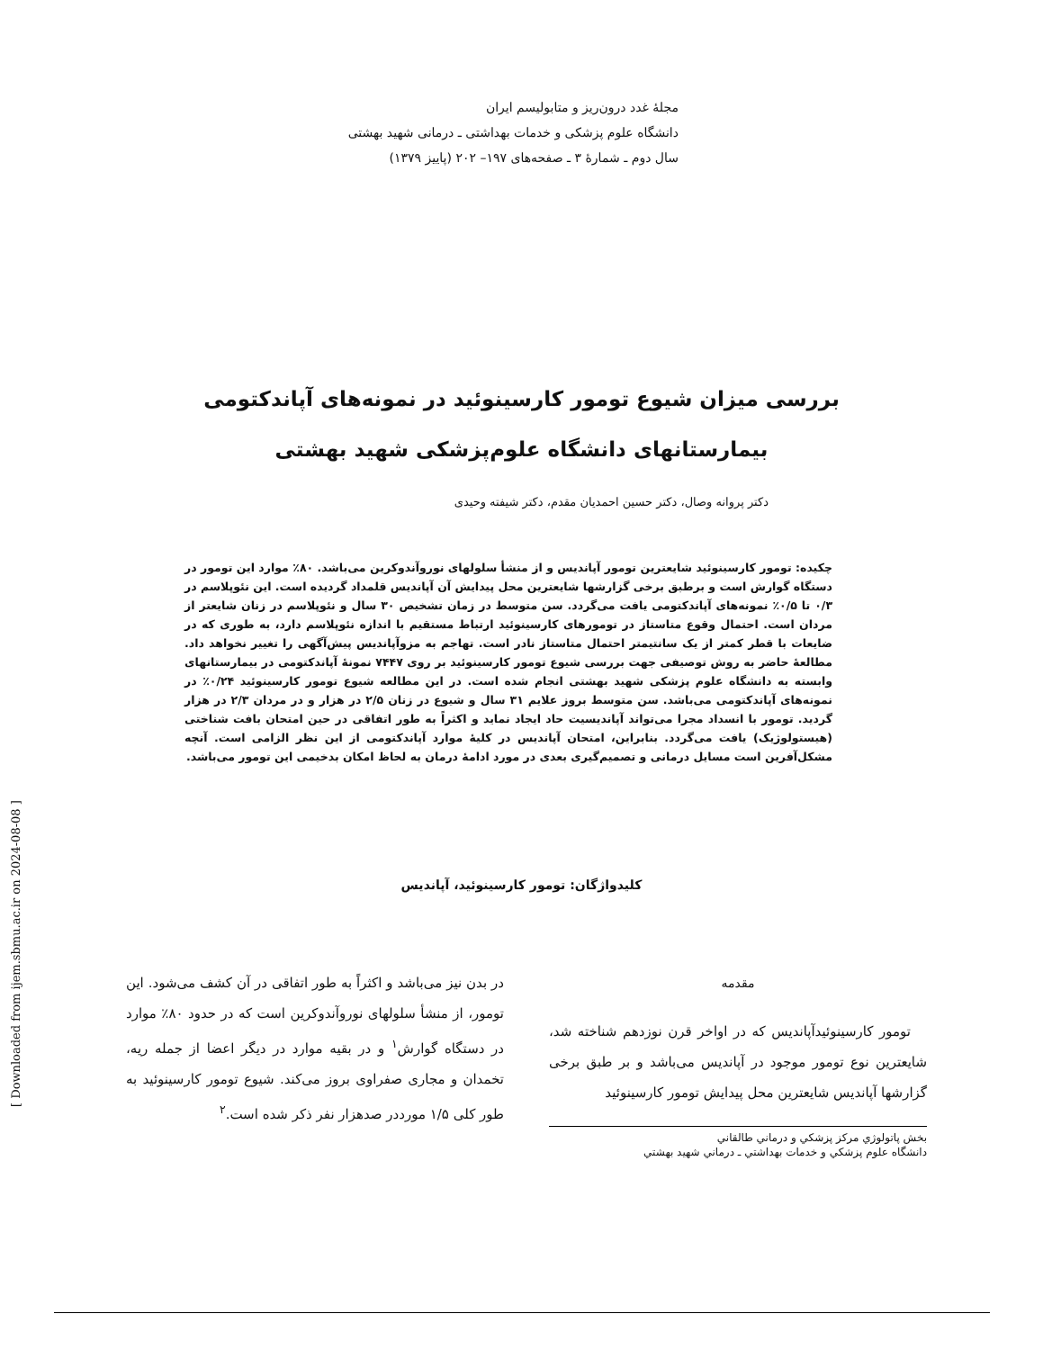مجلهٔ غدد درون‌ریز و متابولیسم ایران
دانشگاه علوم پزشکی و خدمات بهداشتی ـ درمانی شهید بهشتی
سال دوم ـ شمارهٔ ۳ ـ صفحه‌های ۱۹۷– ۲۰۲ (پاییز ۱۳۷۹)
بررسی میزان شیوع تومور کارسینوئید در نمونه‌های آپاندکتومی
بیمارستانهای دانشگاه علوم‌پزشکی شهید بهشتی
دکتر پروانه وصال، دکتر حسین احمدیان مقدم، دکتر شیفته وحیدی
چکیده: تومور کارسینوئید شایعترین تومور آپاندیس و از منشأ سلولهای نوروآندوکرین می‌باشد. ۸۰٪ موارد این تومور در دستگاه گوارش است و برطبق برخی گزارشها شایعترین محل پیدایش آن آپاندیس قلمداد گردیده است. این نئوپلاسم در ۰/۳ تا ۰/۵٪ نمونه‌های آپاندکتومی یافت می‌گردد. سن متوسط در زمان تشخیص ۳۰ سال و نئوپلاسم در زنان شایعتر از مردان است. احتمال وقوع متاستاز در تومورهای کارسینوئید ارتباط مستقیم با اندازه نئوپلاسم دارد، به طوری که در ضایعات با قطر کمتر از یک سانتیمتر احتمال متاستاز نادر است. تهاجم به مزوآپاندیس پیش‌آگهی را تغییر نخواهد داد. مطالعهٔ حاضر به روش توصیفی جهت بررسی شیوع تومور کارسینوئید بر روی ۷۴۴۷ نمونهٔ آپاندکتومی در بیمارستانهای وابسته به دانشگاه علوم پزشکی شهید بهشتی انجام شده است. در این مطالعه شیوع تومور کارسینوئید ۰/۲۴٪ در نمونه‌های آپاندکتومی می‌باشد. سن متوسط بروز علایم ۳۱ سال و شیوع در زنان ۲/۵ در هزار و در مردان ۲/۳ در هزار گردید. تومور با انسداد مجرا می‌تواند آپاندیسیت حاد ایجاد نماید و اکثراً به طور اتفاقی در حین امتحان بافت شناختی (هیستولوژیک) یافت می‌گردد. بنابراین، امتحان آپاندیس در کلیهٔ موارد آپاندکتومی از این نظر الزامی است. آنچه مشکل‌آفرین است مسایل درمانی و تصمیم‌گیری بعدی در مورد ادامهٔ درمان به لحاظ امکان بدخیمی این تومور می‌باشد.
کلیدواژگان: تومور کارسینوئید، آپاندیس
مقدمه
تومور کارسینوئیدآپاندیس که در اواخر قرن نوزدهم شناخته شد، شایعترین نوع تومور موجود در آپاندیس می‌باشد و بر طبق برخی گزارشها آپاندیس شایعترین محل پیدایش تومور کارسینوئید
بخش پاتولوژي مرکز پزشکي و درماني طالقاني
دانشگاه علوم پزشکي و خدمات بهداشتي ـ درماني شهيد بهشتي
در بدن نیز می‌باشد و اکثراً به طور اتفاقی در آن کشف می‌شود. این تومور، از منشأ سلولهای نوروآندوکرین است که در حدود ۸۰٪ موارد در دستگاه گوارش<sup>۱</sup> و در بقیه موارد در دیگر اعضا از جمله ریه، تخمدان و مجاری صفراوی بروز می‌کند. شیوع تومور کارسینوئید به طور کلی ۱/۵ مورددر صدهزار نفر ذکر شده است.<sup>۲</sup>
[ Downloaded from ijem.sbmu.ac.ir on 2024-08-08 ]